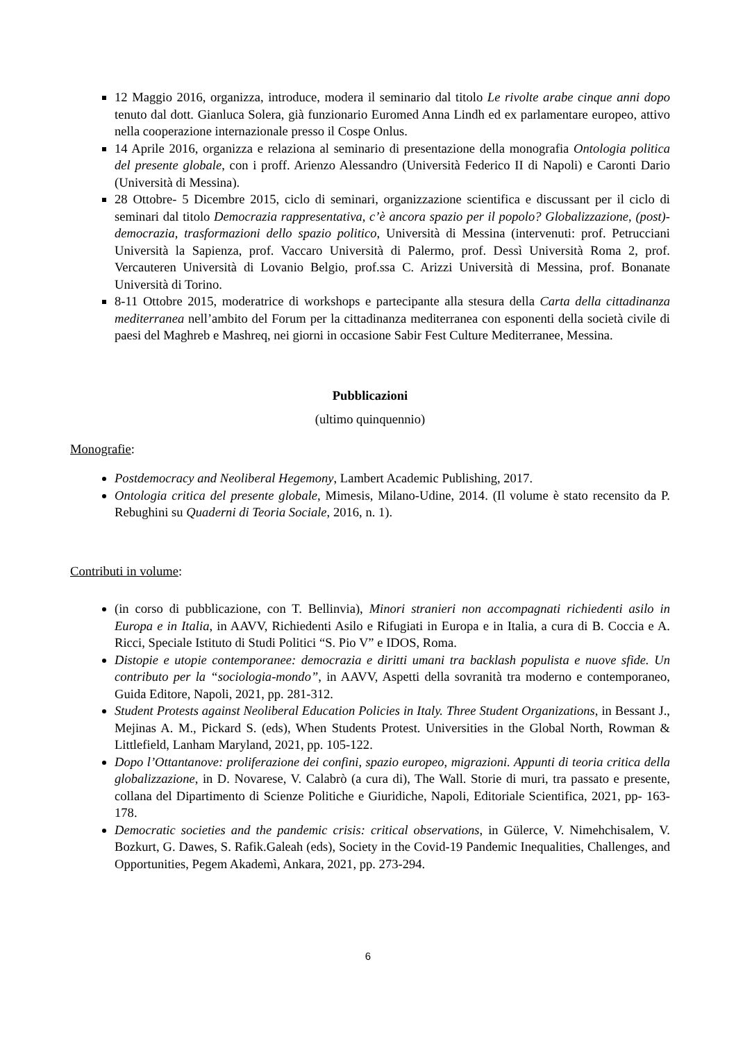12 Maggio 2016, organizza, introduce, modera il seminario dal titolo Le rivolte arabe cinque anni dopo tenuto dal dott. Gianluca Solera, già funzionario Euromed Anna Lindh ed ex parlamentare europeo, attivo nella cooperazione internazionale presso il Cospe Onlus.
14 Aprile 2016, organizza e relaziona al seminario di presentazione della monografia Ontologia politica del presente globale, con i proff. Arienzo Alessandro (Università Federico II di Napoli) e Caronti Dario (Università di Messina).
28 Ottobre- 5 Dicembre 2015, ciclo di seminari, organizzazione scientifica e discussant per il ciclo di seminari dal titolo Democrazia rappresentativa, c’è ancora spazio per il popolo? Globalizzazione, (post)-democrazia, trasformazioni dello spazio politico, Università di Messina (intervenuti: prof. Petrucciani Università la Sapienza, prof. Vaccaro Università di Palermo, prof. Dessì Università Roma 2, prof. Vercauteren Università di Lovanio Belgio, prof.ssa C. Arizzi Università di Messina, prof. Bonanate Università di Torino.
8-11 Ottobre 2015, moderatrice di workshops e partecipante alla stesura della Carta della cittadinanza mediterranea nell’ambito del Forum per la cittadinanza mediterranea con esponenti della società civile di paesi del Maghreb e Mashreq, nei giorni in occasione Sabir Fest Culture Mediterranee, Messina.
Pubblicazioni
(ultimo quinquennio)
Monografie:
Postdemocracy and Neoliberal Hegemony, Lambert Academic Publishing, 2017.
Ontologia critica del presente globale, Mimesis, Milano-Udine, 2014. (Il volume è stato recensito da P. Rebughini su Quaderni di Teoria Sociale, 2016, n. 1).
Contributi in volume:
(in corso di pubblicazione, con T. Bellinvia), Minori stranieri non accompagnati richiedenti asilo in Europa e in Italia, in AAVV, Richiedenti Asilo e Rifugiati in Europa e in Italia, a cura di B. Coccia e A. Ricci, Speciale Istituto di Studi Politici “S. Pio V” e IDOS, Roma.
Distopie e utopie contemporanee: democrazia e diritti umani tra backlash populista e nuove sfide. Un contributo per la “sociologia-mondo”, in AAVV, Aspetti della sovranità tra moderno e contemporaneo, Guida Editore, Napoli, 2021, pp. 281-312.
Student Protests against Neoliberal Education Policies in Italy. Three Student Organizations, in Bessant J., Mejinas A. M., Pickard S. (eds), When Students Protest. Universities in the Global North, Rowman & Littlefield, Lanham Maryland, 2021, pp. 105-122.
Dopo l’Ottantanove: proliferazione dei confini, spazio europeo, migrazioni. Appunti di teoria critica della globalizzazione, in D. Novarese, V. Calabrò (a cura di), The Wall. Storie di muri, tra passato e presente, collana del Dipartimento di Scienze Politiche e Giuridiche, Napoli, Editoriale Scientifica, 2021, pp- 163-178.
Democratic societies and the pandemic crisis: critical observations, in Gülerce, V. Nimehchisalem, V. Bozkurt, G. Dawes, S. Rafik.Galeah (eds), Society in the Covid-19 Pandemic Inequalities, Challenges, and Opportunities, Pegem Akademì, Ankara, 2021, pp. 273-294.
6